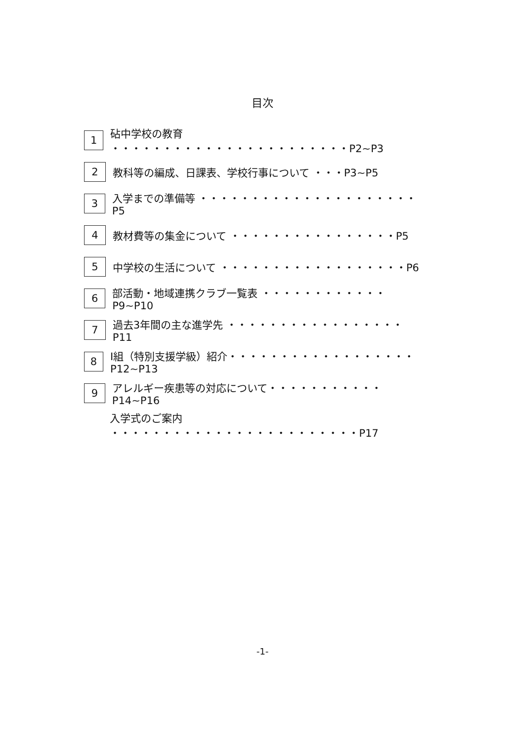目次
1
砧中学校の教育 ・・・・・・・・・・・・・・・・・・・・・・・P2~P3
2
教科等の編成、日課表、学校行事について ・・・P3~P5
3
入学までの準備等 ・・・・・・・・・・・・・・・・・・・・・P5
4
教材費等の集金について ・・・・・・・・・・・・・・・・P5
5
中学校の生活について ・・・・・・・・・・・・・・・・・・P6
6
部活動・地域連携クラブ一覧表 ・・・・・・・・・・・・P9~P10
7
過去3年間の主な進学先 ・・・・・・・・・・・・・・・・・P11
8
I組（特別支援学級）紹介・・・・・・・・・・・・・・・・・・P12~P13
9
アレルギー疾患等の対応について・・・・・・・・・・・P14~P16
入学式のご案内 ・・・・・・・・・・・・・・・・・・・・・・・・P17
-1-